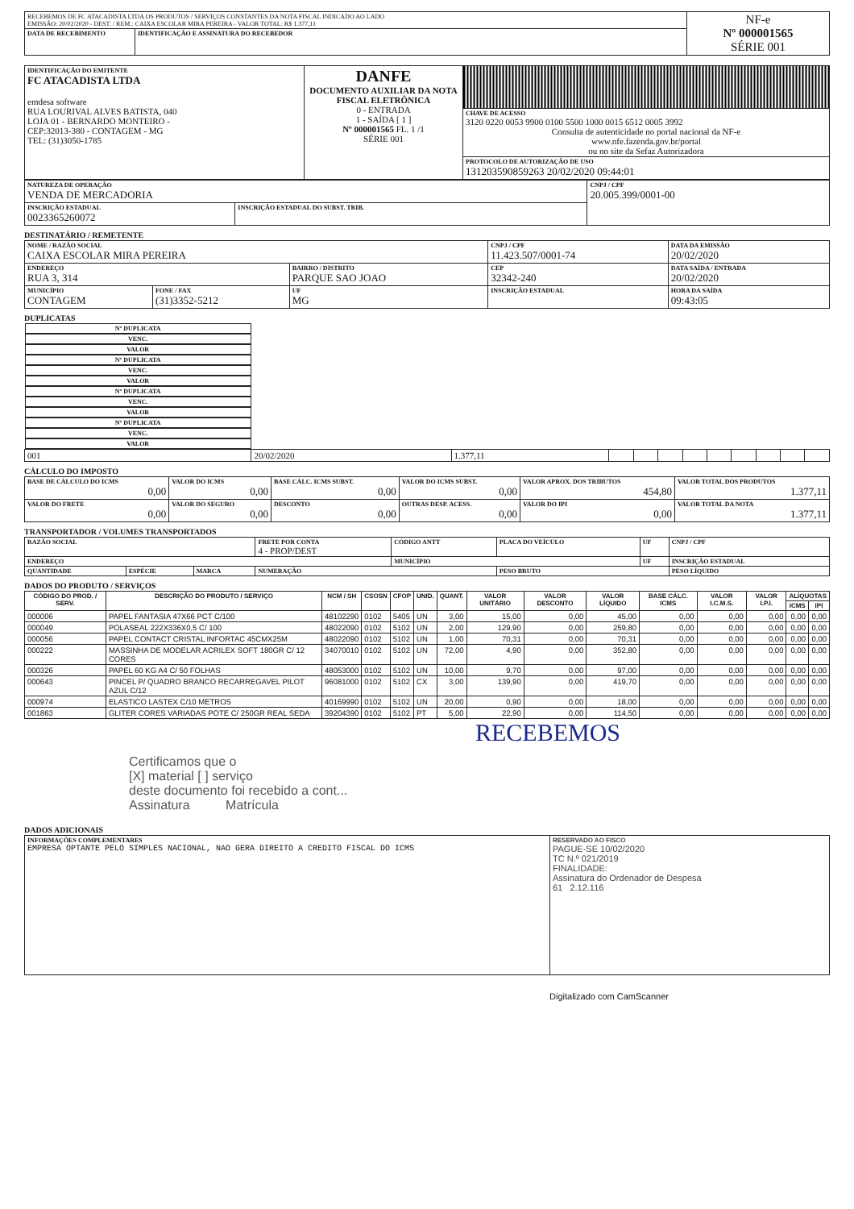| RECEBEMOS DE FC ATACADISTA LTDA OS PRODUTOS / SERVIÇOS CONSTANTES DA NOTA FISCAL INDICADO AO LADO EMISSÃO: 20/02/2020 - DEST. / REM.: CAIXA ESCOLAR MIRA PEREIRA - VALOR TOTAL: R$ 1.377,11 | | NF-e Nº 000001565 SÉRIE 001 |
| DATA DE RECEBIMENTO | IDENTIFICAÇÃO E ASSINATURA DO RECEBEDOR | |
| IDENTIFICAÇÃO DO EMITENTE FC ATACADISTA LTDA emdesa software RUA LOURIVAL ALVES BATISTA, 040 LOJA 01 - BERNARDO MONTEIRO - CEP:32013-380 - CONTAGEM - MG TEL: (31)3050-1785 | DANFE DOCUMENTO AUXILIAR DA NOTA FISCAL ELETRÔNICA 0 - ENTRADA 1 - SAÍDA [ 1 ] Nº 000001565 FL. 1 /1 SÉRIE 001 | |
| | | CHAVE DE ACESSO 3120 0220 0053 9900 0100 5500 1000 0015 6512 0005 3992 Consulta de autenticidade no portal nacional da NF-e www.nfe.fazenda.gov.br/portal ou no site da Sefaz Autorizadora |
| | | PROTOCOLO DE AUTORIZAÇÃO DE USO 131203590859263 20/02/2020 09:44:01 |
| NATUREZA DE OPERAÇÃO VENDA DE MERCADORIA | | CNPJ / CPF 20.005.399/0001-00 |
| INSCRIÇÃO ESTADUAL 0023365260072 | INSCRIÇÃO ESTADUAL DO SUBST. TRIB. | |
DESTINATÁRIO / REMETENTE
| NOME / RAZÃO SOCIAL CAIXA ESCOLAR MIRA PEREIRA | | | CNPJ / CPF 11.423.507/0001-74 | | DATA DA EMISSÃO 20/02/2020 |
| ENDEREÇO RUA 3, 314 | | BAIRRO / DISTRITO PARQUE SAO JOAO | | CEP 32342-240 | DATA SAÍDA / ENTRADA 20/02/2020 |
| MUNICÍPIO CONTAGEM | FONE / FAX (31)3352-5212 | UF MG | INSCRIÇÃO ESTADUAL | | HORA DA SAÍDA 09:43:05 |
DUPLICATAS
| Nº DUPLICATA | VENC. | VALOR | Nº DUPLICATA | VENC. | VALOR | Nº DUPLICATA | VENC. | VALOR | Nº DUPLICATA | VENC. | VALOR |
| --- | --- | --- | --- | --- | --- | --- | --- | --- | --- | --- | --- |
| 001 | 20/02/2020 | 1.377,11 | | | | | | | | | |
CÁLCULO DO IMPOSTO
| BASE DE CÁLCULO DO ICMS 0,00 | VALOR DO ICMS 0,00 | BASE CÁLC. ICMS SUBST. 0,00 | VALOR DO ICMS SUBST. 0,00 | VALOR APROX. DOS TRIBUTOS 454,80 | VALOR TOTAL DOS PRODUTOS 1.377,11 |
| VALOR DO FRETE 0,00 | VALOR DO SEGURO 0,00 | DESCONTO 0,00 | OUTRAS DESP. ACESS. 0,00 | VALOR DO IPI 0,00 | VALOR TOTAL DA NOTA 1.377,11 |
TRANSPORTADOR / VOLUMES TRANSPORTADOS
| RAZÃO SOCIAL | | | FRETE POR CONTA 4 - PROP/DEST | CÓDIGO ANTT | PLACA DO VEÍCULO | UF | CNPJ / CPF |
| ENDEREÇO | | | | MUNICÍPIO | | UF | INSCRIÇÃO ESTADUAL |
| QUANTIDADE | ESPÉCIE | MARCA | NUMERAÇÃO | | PESO BRUTO | | PESO LÍQUIDO |
DADOS DO PRODUTO / SERVIÇOS
| CÓDIGO DO PROD. / SERV. | DESCRIÇÃO DO PRODUTO / SERVIÇO | NCM / SH | CSOSN | CFOP | UNID. | QUANT. | VALOR UNITÁRIO | VALOR DESCONTO | VALOR LÍQUIDO | BASE CÁLC. ICMS | VALOR I.C.M.S. | VALOR I.P.I. | ALÍQUOTAS | |
| --- | --- | --- | --- | --- | --- | --- | --- | --- | --- | --- | --- | --- | --- | --- |
| | | | | | | | | | | | | | ICMS | IPI |
| 000006 | PAPEL FANTASIA 47X66 PCT C/100 | 48102290 | 0102 | 5405 | UN | 3,00 | 15,00 | 0,00 | 45,00 | 0,00 | 0,00 | 0,00 | 0,00 | 0,00 |
| 000049 | POLASEAL 222X336X0,5 C/ 100 | 48022090 | 0102 | 5102 | UN | 2,00 | 129,90 | 0,00 | 259,80 | 0,00 | 0,00 | 0,00 | 0,00 | 0,00 |
| 000056 | PAPEL CONTACT CRISTAL INFORTAC 45CMX25M | 48022090 | 0102 | 5102 | UN | 1,00 | 70,31 | 0,00 | 70,31 | 0,00 | 0,00 | 0,00 | 0,00 | 0,00 |
| 000222 | MASSINHA DE MODELAR ACRILEX SOFT 180GR C/ 12 CORES | 34070010 | 0102 | 5102 | UN | 72,00 | 4,90 | 0,00 | 352,80 | 0,00 | 0,00 | 0,00 | 0,00 | 0,00 |
| 000326 | PAPEL 60 KG A4 C/ 50 FOLHAS | 48053000 | 0102 | 5102 | UN | 10,00 | 9,70 | 0,00 | 97,00 | 0,00 | 0,00 | 0,00 | 0,00 | 0,00 |
| 000643 | PINCEL P/ QUADRO BRANCO RECARREGAVEL PILOT AZUL C/12 | 96081000 | 0102 | 5102 | CX | 3,00 | 139,90 | 0,00 | 419,70 | 0,00 | 0,00 | 0,00 | 0,00 | 0,00 |
| 000974 | ELASTICO LASTEX C/10 METROS | 40169990 | 0102 | 5102 | UN | 20,00 | 0,90 | 0,00 | 18,00 | 0,00 | 0,00 | 0,00 | 0,00 | 0,00 |
| 001863 | GLITER CORES VARIADAS POTE C/ 250GR REAL SEDA | 39204390 | 0102 | 5102 | PT | 5,00 | 22,90 | 0,00 | 114,50 | 0,00 | 0,00 | 0,00 | 0,00 | 0,00 |
RECEBEMOS
Certificamos que o
[X] material [ ] serviço
deste documento foi recebido a cont...
Assinatura Matrícula
DADOS ADICIONAIS
| INFORMAÇÕES COMPLEMENTARES EMPRESA OPTANTE PELO SIMPLES NACIONAL, NAO GERA DIREITO A CREDITO FISCAL DO ICMS | RESERVADO AO FISCO PAGUE-SE 10/02/2020 TC N.º 021/2019 FINALIDADE: Assinatura do Ordenador de Despesa 61 2.12.116 |
Digitalizado com CamScanner